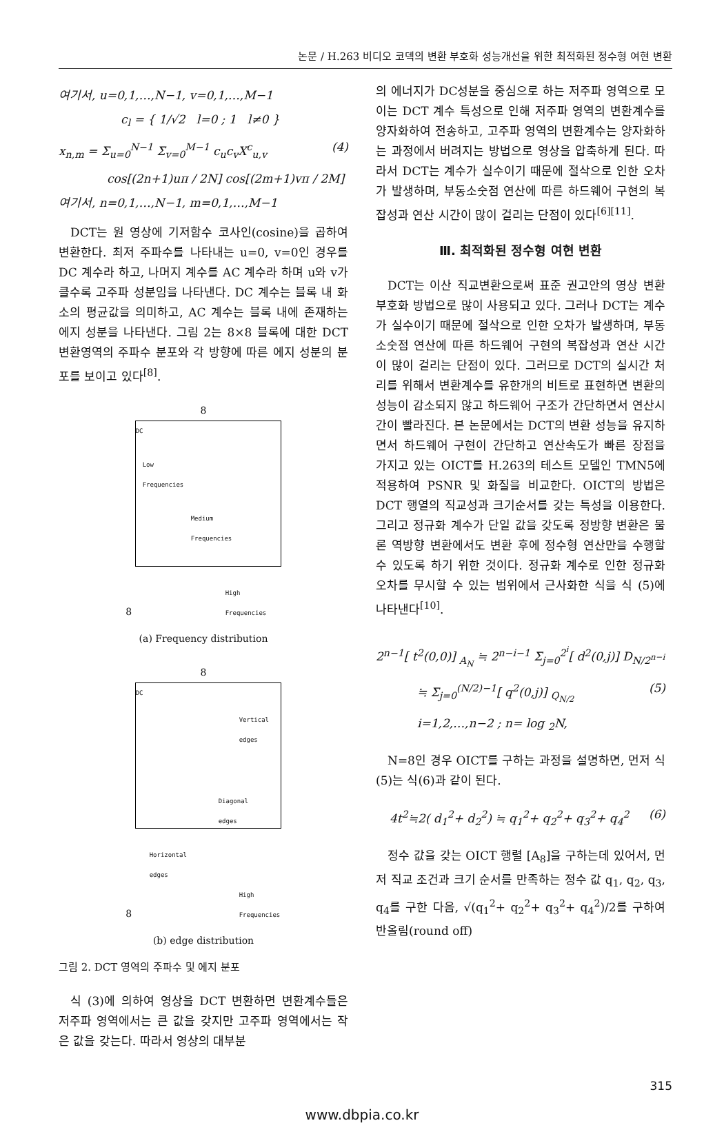논문 / H.263 비디오 코덱의 변환 부호화 성능개선을 위한 최적화된 정수형 여현 변환
여기서, u=0,1,…,N−1, v=0,1,…,M−1
c<sub>l</sub> = { 1/√2 l=0 ; 1 l≠0 }
x<sub>n,m</sub> = Σ<sub>u=0</sub><sup>N−1</sup> Σ<sub>v=0</sub><sup>M−1</sup> c<sub>u</sub>c<sub>v</sub>X<sup>c</sup><sub>u,v</sub> (4)
cos[(2n+1)uπ / 2N] cos[(2m+1)vπ / 2M]
여기서, n=0,1,…,N−1, m=0,1,…,M−1
DCT는 원 영상에 기저함수 코사인(cosine)을 곱하여 변환한다. 최저 주파수를 나타내는 u=0, v=0인 경우를 DC 계수라 하고, 나머지 계수를 AC 계수라 하며 u와 v가 클수록 고주파 성분임을 나타낸다. DC 계수는 블록 내 화소의 평균값을 의미하고, AC 계수는 블록 내에 존재하는 에지 성분을 나타낸다. 그림 2는 8×8 블록에 대한 DCT 변환영역의 주파수 분포와 각 방향에 따른 에지 성분의 분포를 보이고 있다<sup>[8]</sup>.
8
8
DC
Low
Frequencies
Medium
Frequencies
High
Frequencies
(a) Frequency distribution
8
8
DC
Vertical
edges
Diagonal
edges
Horizontal
edges
High
Frequencies
(b) edge distribution
그림 2. DCT 영역의 주파수 및 에지 분포
식 (3)에 의하여 영상을 DCT 변환하면 변환계수들은 저주파 영역에서는 큰 값을 갖지만 고주파 영역에서는 작은 값을 갖는다. 따라서 영상의 대부분
의 에너지가 DC성분을 중심으로 하는 저주파 영역으로 모이는 DCT 계수 특성으로 인해 저주파 영역의 변환계수를 양자화하여 전송하고, 고주파 영역의 변환계수는 양자화하는 과정에서 버려지는 방법으로 영상을 압축하게 된다. 따라서 DCT는 계수가 실수이기 때문에 절삭으로 인한 오차가 발생하며, 부동소숫점 연산에 따른 하드웨어 구현의 복잡성과 연산 시간이 많이 걸리는 단점이 있다<sup>[6][11]</sup>.
Ⅲ. 최적화된 정수형 여현 변환
DCT는 이산 직교변환으로써 표준 권고안의 영상 변환부호화 방법으로 많이 사용되고 있다. 그러나 DCT는 계수가 실수이기 때문에 절삭으로 인한 오차가 발생하며, 부동소숫점 연산에 따른 하드웨어 구현의 복잡성과 연산 시간이 많이 걸리는 단점이 있다. 그러므로 DCT의 실시간 처리를 위해서 변환계수를 유한개의 비트로 표현하면 변환의 성능이 감소되지 않고 하드웨어 구조가 간단하면서 연산시간이 빨라진다. 본 논문에서는 DCT의 변환 성능을 유지하면서 하드웨어 구현이 간단하고 연산속도가 빠른 장점을 가지고 있는 OICT를 H.263의 테스트 모델인 TMN5에 적용하여 PSNR 및 화질을 비교한다. OICT의 방법은 DCT 행열의 직교성과 크기순서를 갖는 특성을 이용한다. 그리고 정규화 계수가 단일 값을 갖도록 정방향 변환은 물론 역방향 변환에서도 변환 후에 정수형 연산만을 수행할 수 있도록 하기 위한 것이다. 정규화 계수로 인한 정규화 오차를 무시할 수 있는 범위에서 근사화한 식을 식 (5)에 나타낸다<sup>[10]</sup>.
2<sup>n−1</sup>[ t<sup>2</sup>(0,0)] <sub>A<sub>N</sub></sub> ≒ 2<sup>n−i−1</sup> Σ<sub>j=0</sub><sup>2<sup>i</sup></sup>[ d<sup>2</sup>(0,j)] D<sub>N/2<sup>n−i</sup></sub>
≒ Σ<sub>j=0</sub><sup>(N/2)−1</sup>[ q<sup>2</sup>(0,j)] <sub>Q<sub>N/2</sub></sub> (5)
i=1,2,…,n−2 ; n= log <sub>2</sub>N,
N=8인 경우 OICT를 구하는 과정을 설명하면, 먼저 식 (5)는 식(6)과 같이 된다.
4t<sup>2</sup>≒2( d<sub>1</sub><sup>2</sup>+ d<sub>2</sub><sup>2</sup>) ≒ q<sub>1</sub><sup>2</sup>+ q<sub>2</sub><sup>2</sup>+ q<sub>3</sub><sup>2</sup>+ q<sub>4</sub><sup>2</sup> (6)
정수 값을 갖는 OICT 행렬 [A<sub>8</sub>]을 구하는데 있어서, 먼저 직교 조건과 크기 순서를 만족하는 정수 값 q<sub>1</sub>, q<sub>2</sub>, q<sub>3</sub>, q<sub>4</sub>를 구한 다음, √(q<sub>1</sub><sup>2</sup>+ q<sub>2</sub><sup>2</sup>+ q<sub>3</sub><sup>2</sup>+ q<sub>4</sub><sup>2</sup>)/2를 구하여 반올림(round off)
315
www.dbpia.co.kr